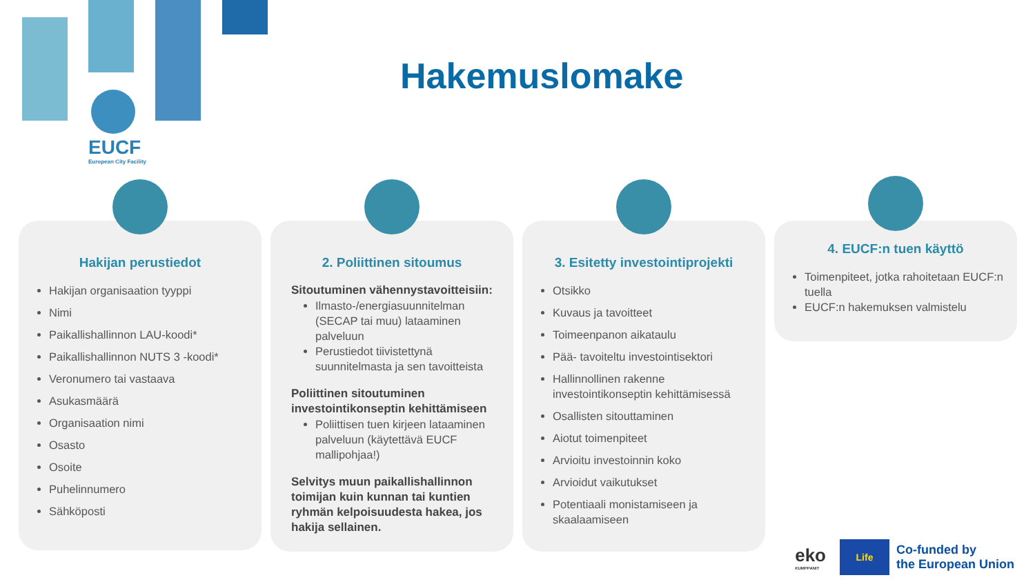EUCF
European City Facility
Hakemuslomake
Hakijan perustiedot
Hakijan organisaation tyyppi
Nimi
Paikallishallinnon LAU-koodi*
Paikallishallinnon NUTS 3 -koodi*
Veronumero tai vastaava
Asukasmäärä
Organisaation nimi
Osasto
Osoite
Puhelinnumero
Sähköposti
2. Poliittinen sitoumus
Sitoutuminen vähennystavoitteisiin:
Ilmasto-/energiasuunnitelman (SECAP tai muu) lataaminen palveluun
Perustiedot tiivistettynä suunnitelmasta ja sen tavoitteista
Poliittinen sitoutuminen investointikonseptin kehittämiseen
Poliittisen tuen kirjeen lataaminen palveluun (käytettävä EUCF mallipohjaa!)
Selvitys muun paikallishallinnon toimijan kuin kunnan tai kuntien ryhmän kelpoisuudesta hakea, jos hakija sellainen.
3. Esitetty investointiprojekti
Otsikko
Kuvaus ja tavoitteet
Toimeenpanon aikataulu
Pää- tavoiteltu investointisektori
Hallinnollinen rakenne investointikonseptin kehittämisessä
Osallisten sitouttaminen
Aiotut toimenpiteet
Arvioitu investoinnin koko
Arvioidut vaikutukset
Potentiaali monistamiseen ja skaalaamiseen
4. EUCF:n tuen käyttö
Toimenpiteet, jotka rahoitetaan EUCF:n tuella
EUCF:n hakemuksen valmistelu
eko
KUMPPANIT
Life
Co-funded by
the European Union